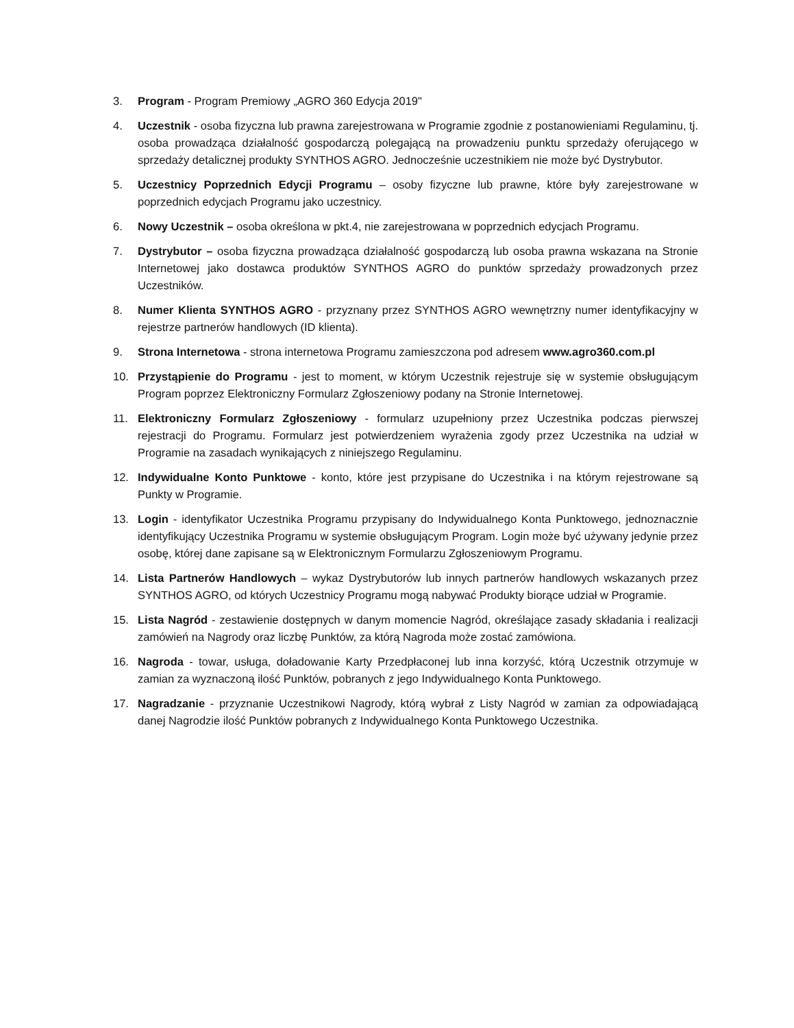3. Program - Program Premiowy „AGRO 360 Edycja 2019"
4. Uczestnik - osoba fizyczna lub prawna zarejestrowana w Programie zgodnie z postanowieniami Regulaminu, tj. osoba prowadząca działalność gospodarczą polegającą na prowadzeniu punktu sprzedaży oferującego w sprzedaży detalicznej produkty SYNTHOS AGRO. Jednocześnie uczestnikiem nie może być Dystrybutor.
5. Uczestnicy Poprzednich Edycji Programu – osoby fizyczne lub prawne, które były zarejestrowane w poprzednich edycjach Programu jako uczestnicy.
6. Nowy Uczestnik – osoba określona w pkt.4, nie zarejestrowana w poprzednich edycjach Programu.
7. Dystrybutor – osoba fizyczna prowadząca działalność gospodarczą lub osoba prawna wskazana na Stronie Internetowej jako dostawca produktów SYNTHOS AGRO do punktów sprzedaży prowadzonych przez Uczestników.
8. Numer Klienta SYNTHOS AGRO - przyznany przez SYNTHOS AGRO wewnętrzny numer identyfikacyjny w rejestrze partnerów handlowych (ID klienta).
9. Strona Internetowa - strona internetowa Programu zamieszczona pod adresem www.agro360.com.pl
10. Przystąpienie do Programu - jest to moment, w którym Uczestnik rejestruje się w systemie obsługującym Program poprzez Elektroniczny Formularz Zgłoszeniowy podany na Stronie Internetowej.
11. Elektroniczny Formularz Zgłoszeniowy - formularz uzupełniony przez Uczestnika podczas pierwszej rejestracji do Programu. Formularz jest potwierdzeniem wyrażenia zgody przez Uczestnika na udział w Programie na zasadach wynikających z niniejszego Regulaminu.
12. Indywidualne Konto Punktowe - konto, które jest przypisane do Uczestnika i na którym rejestrowane są Punkty w Programie.
13. Login - identyfikator Uczestnika Programu przypisany do Indywidualnego Konta Punktowego, jednoznacznie identyfikujący Uczestnika Programu w systemie obsługującym Program. Login może być używany jedynie przez osobę, której dane zapisane są w Elektronicznym Formularzu Zgłoszeniowym Programu.
14. Lista Partnerów Handlowych – wykaz Dystrybutorów lub innych partnerów handlowych wskazanych przez SYNTHOS AGRO, od których Uczestnicy Programu mogą nabywać Produkty biorące udział w Programie.
15. Lista Nagród - zestawienie dostępnych w danym momencie Nagród, określające zasady składania i realizacji zamówień na Nagrody oraz liczbę Punktów, za którą Nagroda może zostać zamówiona.
16. Nagroda - towar, usługa, doładowanie Karty Przedpłaconej lub inna korzyść, którą Uczestnik otrzymuje w zamian za wyznaczoną ilość Punktów, pobranych z jego Indywidualnego Konta Punktowego.
17. Nagradzanie - przyznanie Uczestnikowi Nagrody, którą wybrał z Listy Nagród w zamian za odpowiadającą danej Nagrodzie ilość Punktów pobranych z Indywidualnego Konta Punktowego Uczestnika.